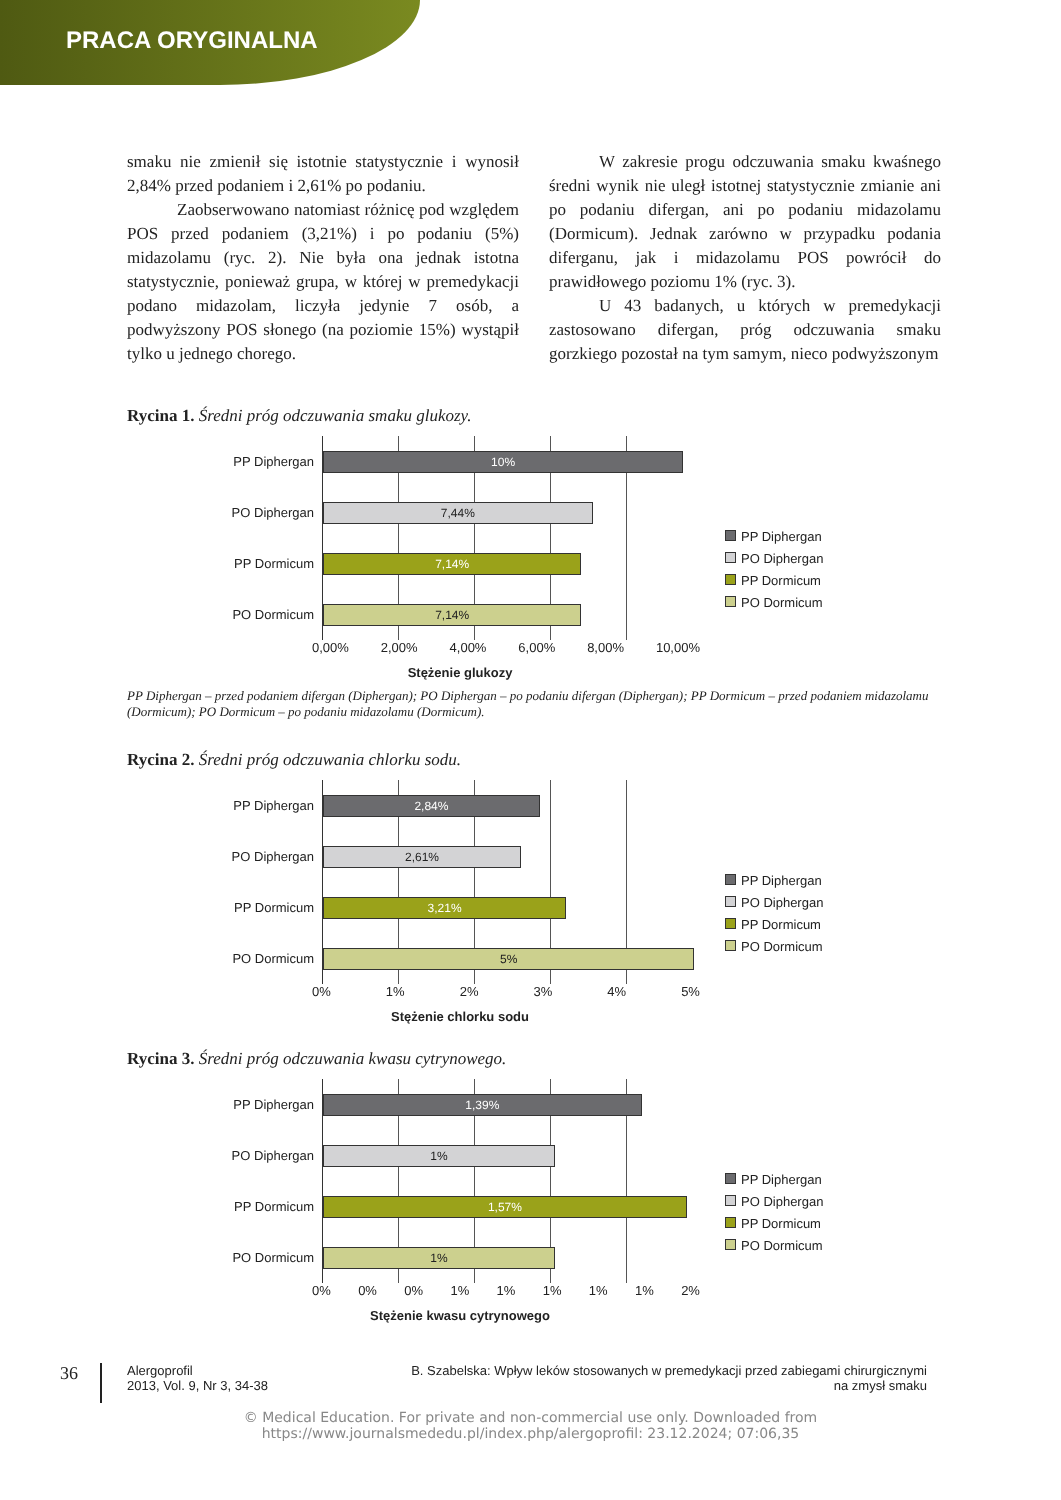PRACA ORYGINALNA
smaku nie zmienił się istotnie statystycznie i wynosił 2,84% przed podaniem i 2,61% po podaniu.
Zaobserwowano natomiast różnicę pod względem POS przed podaniem (3,21%) i po podaniu (5%) midazolamu (ryc. 2). Nie była ona jednak istotna statystycznie, ponieważ grupa, w której w premedykacji podano midazolam, liczyła jedynie 7 osób, a podwyższony POS słonego (na poziomie 15%) wystąpił tylko u jednego chorego.
W zakresie progu odczuwania smaku kwaśnego średni wynik nie uległ istotnej statystycznie zmianie ani po podaniu difergan, ani po podaniu midazolamu (Dormicum). Jednak zarówno w przypadku podania diferganu, jak i midazolamu POS powrócił do prawidłowego poziomu 1% (ryc. 3).
U 43 badanych, u których w premedykacji zastosowano difergan, próg odczuwania smaku gorzkiego pozostał na tym samym, nieco podwyższonym
Rycina 1. Średni próg odczuwania smaku glukozy.
PP Diphergan
10%
PO Diphergan
7,44%
PP Dormicum
7,14%
PO Dormicum
7,14%
0,00% 2,00% 4,00% 6,00% 8,00% 10,00%
Stężenie glukozy
PP Diphergan
PO Diphergan
PP Dormicum
PO Dormicum
PP Diphergan – przed podaniem difergan (Diphergan); PO Diphergan – po podaniu difergan (Diphergan); PP Dormicum – przed podaniem midazolamu (Dormicum); PO Dormicum – po podaniu midazolamu (Dormicum).
Rycina 2. Średni próg odczuwania chlorku sodu.
PP Diphergan
2,84%
PO Diphergan
2,61%
PP Dormicum
3,21%
PO Dormicum
5%
0% 1% 2% 3% 4% 5%
Stężenie chlorku sodu
PP Diphergan
PO Diphergan
PP Dormicum
PO Dormicum
Rycina 3. Średni próg odczuwania kwasu cytrynowego.
PP Diphergan
1,39%
PO Diphergan
1%
PP Dormicum
1,57%
PO Dormicum
1%
0% 0% 0% 1% 1% 1% 1% 1% 2%
Stężenie kwasu cytrynowego
PP Diphergan
PO Diphergan
PP Dormicum
PO Dormicum
36 Alergoprofil
2013, Vol. 9, Nr 3, 34-38 B. Szabelska: Wpływ leków stosowanych w premedykacji przed zabiegami chirurgicznymi na zmysł smaku
© Medical Education. For private and non-commercial use only. Downloaded from
https://www.journalsmededu.pl/index.php/alergoprofil: 23.12.2024; 07:06,35